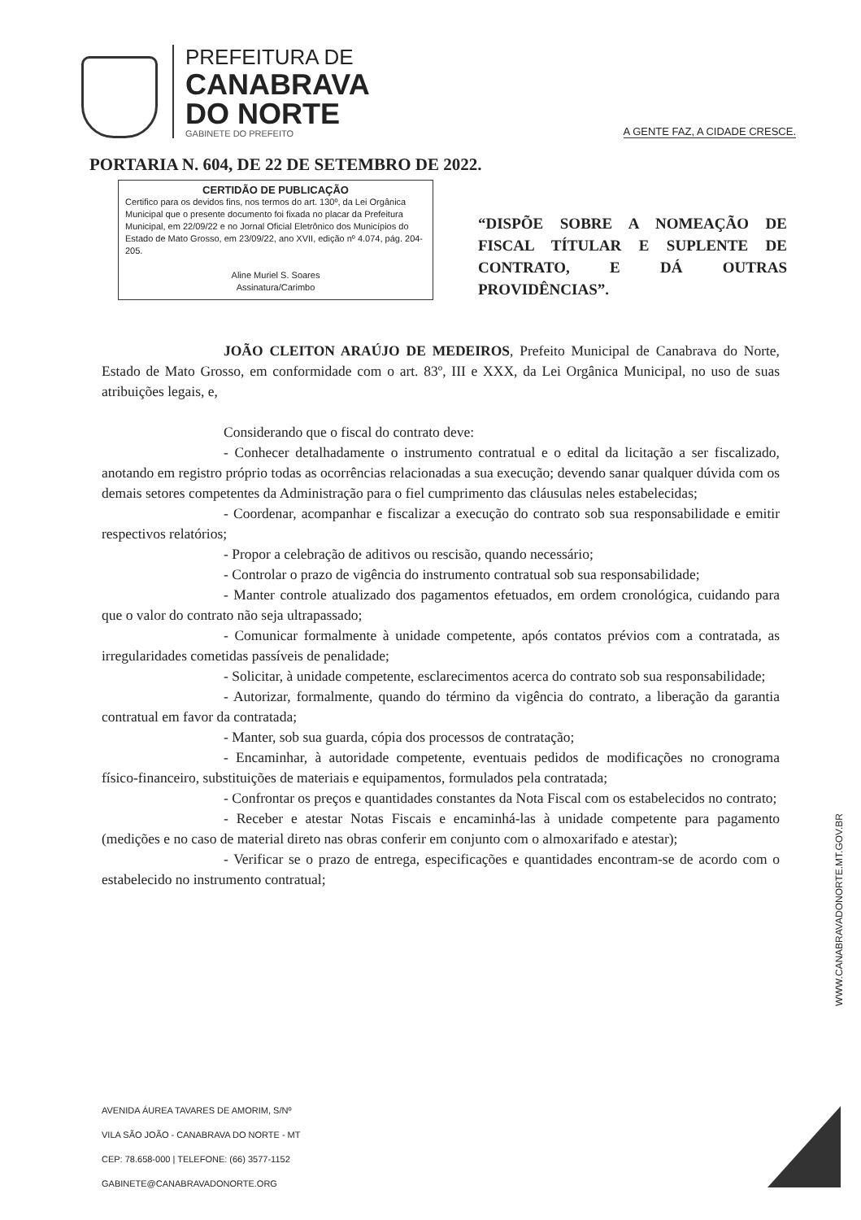PREFEITURA DE
CANABRAVA
DO NORTE
GABINETE DO PREFEITO
A GENTE FAZ, A CIDADE CRESCE.
PORTARIA N. 604, DE 22 DE SETEMBRO DE 2022.
CERTIDÃO DE PUBLICAÇÃO
Certifico para os devidos fins, nos termos do art. 130º, da Lei Orgânica Municipal que o presente documento foi fixada no placar da Prefeitura Municipal, em 22/09/22 e no Jornal Oficial Eletrônico dos Municípios do Estado de Mato Grosso, em 23/09/22, ano XVII, edição nº 4.074, pág. 204-205.
Aline Muriel S. Soares
Assinatura/Carimbo
“DISPÕE SOBRE A NOMEAÇÃO DE FISCAL TÍTULAR E SUPLENTE DE CONTRATO, E DÁ OUTRAS PROVIDÊNCIAS”.
JOÃO CLEITON ARAÚJO DE MEDEIROS, Prefeito Municipal de Canabrava do Norte, Estado de Mato Grosso, em conformidade com o art. 83º, III e XXX, da Lei Orgânica Municipal, no uso de suas atribuições legais, e,
Considerando que o fiscal do contrato deve:
- Conhecer detalhadamente o instrumento contratual e o edital da licitação a ser fiscalizado, anotando em registro próprio todas as ocorrências relacionadas a sua execução; devendo sanar qualquer dúvida com os demais setores competentes da Administração para o fiel cumprimento das cláusulas neles estabelecidas;
- Coordenar, acompanhar e fiscalizar a execução do contrato sob sua responsabilidade e emitir respectivos relatórios;
- Propor a celebração de aditivos ou rescisão, quando necessário;
- Controlar o prazo de vigência do instrumento contratual sob sua responsabilidade;
- Manter controle atualizado dos pagamentos efetuados, em ordem cronológica, cuidando para que o valor do contrato não seja ultrapassado;
- Comunicar formalmente à unidade competente, após contatos prévios com a contratada, as irregularidades cometidas passíveis de penalidade;
- Solicitar, à unidade competente, esclarecimentos acerca do contrato sob sua responsabilidade;
- Autorizar, formalmente, quando do término da vigência do contrato, a liberação da garantia contratual em favor da contratada;
- Manter, sob sua guarda, cópia dos processos de contratação;
- Encaminhar, à autoridade competente, eventuais pedidos de modificações no cronograma físico-financeiro, substituições de materiais e equipamentos, formulados pela contratada;
- Confrontar os preços e quantidades constantes da Nota Fiscal com os estabelecidos no contrato;
- Receber e atestar Notas Fiscais e encaminhá-las à unidade competente para pagamento (medições e no caso de material direto nas obras conferir em conjunto com o almoxarifado e atestar);
- Verificar se o prazo de entrega, especificações e quantidades encontram-se de acordo com o estabelecido no instrumento contratual;
AVENIDA ÁUREA TAVARES DE AMORIM, S/Nº
VILA SÃO JOÃO - CANABRAVA DO NORTE - MT
CEP: 78.658-000 | TELEFONE: (66) 3577-1152
GABINETE@CANABRAVADONORTE.ORG
WWW.CANABRAVADONORTE.MT.GOV.BR